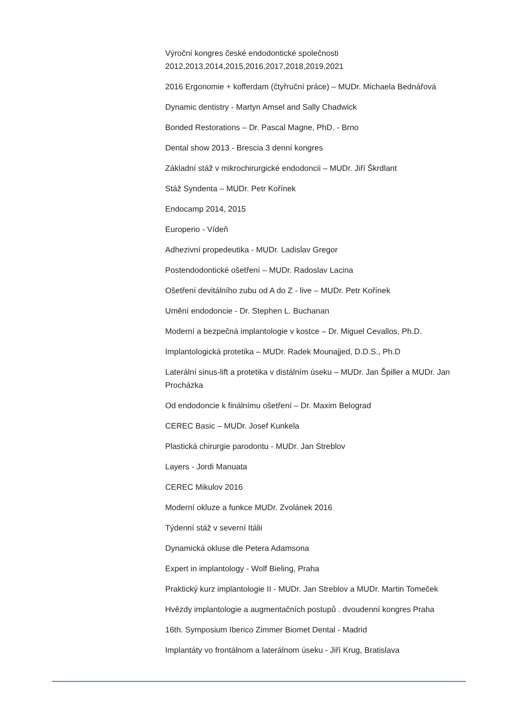Výroční kongres české endodontické společnosti 2012,2013,2014,2015,2016,2017,2018,2019,2021
2016 Ergonomie + kofferdam (čtyřruční práce) – MUDr. Michaela Bednářová
Dynamic dentistry - Martyn Amsel and Sally Chadwick
Bonded Restorations – Dr. Pascal Magne, PhD. - Brno
Dental show 2013 - Brescia 3 denní kongres
Základní stáž v mikrochirurgické endodoncii – MUDr. Jiří Škrdlant
Stáž Syndenta – MUDr. Petr Kořínek
Endocamp 2014, 2015
Europerio - Vídeň
Adhezivní propedeutika - MUDr. Ladislav Gregor
Postendodontické ošetření – MUDr. Radoslav Lacina
Ošetření devitálního zubu od A do Z - live – MUDr. Petr Kořínek
Umění endodoncie - Dr. Stephen L. Buchanan
Moderní a bezpečná implantologie v kostce – Dr. Miguel Cevallos, Ph.D.
Implantologická protetika – MUDr. Radek Mounajjed, D.D.S., Ph.D
Laterální sinus-lift a protetika v distálním úseku – MUDr. Jan Špiller a MUDr. Jan Procházka
Od endodoncie k finálnímu ošetření – Dr. Maxim Belograd
CEREC Basic – MUDr. Josef Kunkela
Plastická chirurgie parodontu - MUDr. Jan Streblov
Layers - Jordi Manuata
CEREC Mikulov 2016
Moderní okluze a funkce MUDr. Zvolánek 2016
Týdenní stáž v severní Itálii
Dynamická okluse dle Petera Adamsona
Expert in implantology - Wolf Bieling, Praha
Praktický kurz implantologie II - MUDr. Jan Streblov a MUDr. Martin Tomeček
Hvězdy implantologie a augmentačních postupů . dvoudenní kongres Praha
16th. Symposium Iberico Zimmer Biomet Dental - Madrid
Implantáty vo frontálnom a laterálnom úseku - Jiří Krug, Bratislava